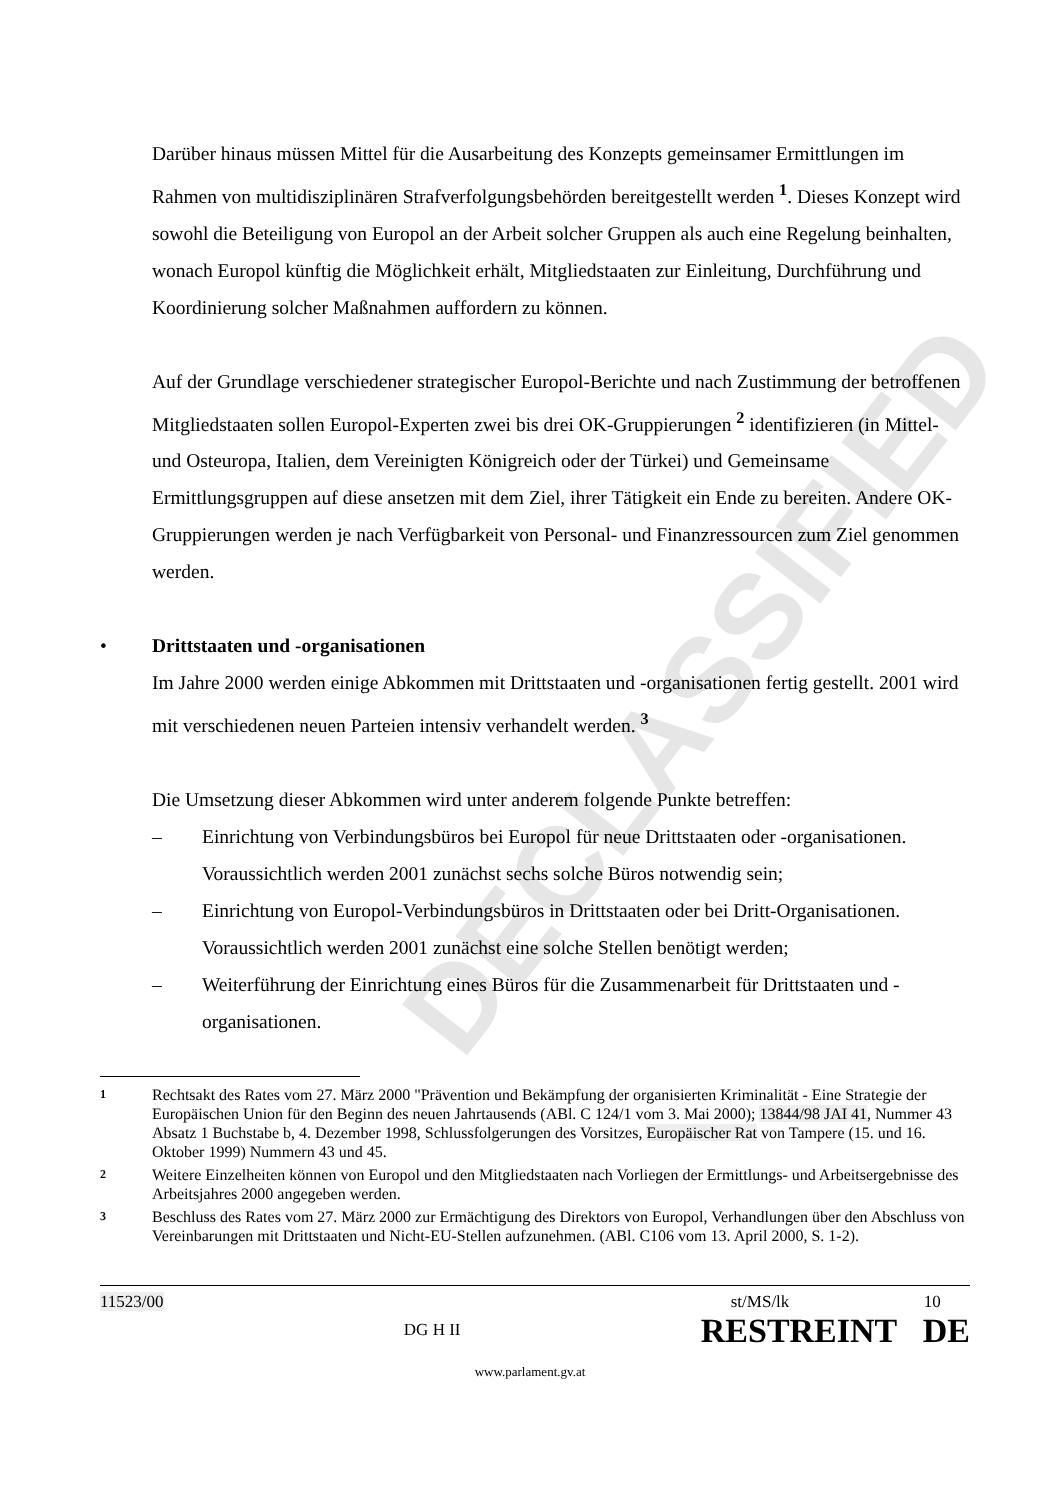DECLASSIFIED
Darüber hinaus müssen Mittel für die Ausarbeitung des Konzepts gemeinsamer Ermittlungen im Rahmen von multidisziplinären Strafverfolgungsbehörden bereitgestellt werden <sup>1</sup>. Dieses Konzept wird sowohl die Beteiligung von Europol an der Arbeit solcher Gruppen als auch eine Regelung beinhalten, wonach Europol künftig die Möglichkeit erhält, Mitgliedstaaten zur Einleitung, Durchführung und Koordinierung solcher Maßnahmen auffordern zu können.
Auf der Grundlage verschiedener strategischer Europol-Berichte und nach Zustimmung der betroffenen Mitgliedstaaten sollen Europol-Experten zwei bis drei OK-Gruppierungen <sup>2</sup> identifizieren (in Mittel- und Osteuropa, Italien, dem Vereinigten Königreich oder der Türkei) und Gemeinsame Ermittlungsgruppen auf diese ansetzen mit dem Ziel, ihrer Tätigkeit ein Ende zu bereiten. Andere OK-Gruppierungen werden je nach Verfügbarkeit von Personal- und Finanzressourcen zum Ziel genommen werden.
• Drittstaaten und -organisationen
Im Jahre 2000 werden einige Abkommen mit Drittstaaten und -organisationen fertig gestellt. 2001 wird mit verschiedenen neuen Parteien intensiv verhandelt werden. <sup>3</sup>
Die Umsetzung dieser Abkommen wird unter anderem folgende Punkte betreffen:
– Einrichtung von Verbindungsbüros bei Europol für neue Drittstaaten oder -organisationen. Voraussichtlich werden 2001 zunächst sechs solche Büros notwendig sein;
– Einrichtung von Europol-Verbindungsbüros in Drittstaaten oder bei Dritt-Organisationen. Voraussichtlich werden 2001 zunächst eine solche Stellen benötigt werden;
– Weiterführung der Einrichtung eines Büros für die Zusammenarbeit für Drittstaaten und -organisationen.
1 Rechtsakt des Rates vom 27. März 2000 "Prävention und Bekämpfung der organisierten Kriminalität - Eine Strategie der Europäischen Union für den Beginn des neuen Jahrtausends (ABl. C 124/1 vom 3. Mai 2000); 13844/98 JAI 41, Nummer 43 Absatz 1 Buchstabe b, 4. Dezember 1998, Schlussfolgerungen des Vorsitzes, Europäischer Rat von Tampere (15. und 16. Oktober 1999) Nummern 43 und 45.
2 Weitere Einzelheiten können von Europol und den Mitgliedstaaten nach Vorliegen der Ermittlungs- und Arbeitsergebnisse des Arbeitsjahres 2000 angegeben werden.
3 Beschluss des Rates vom 27. März 2000 zur Ermächtigung des Direktors von Europol, Verhandlungen über den Abschluss von Vereinbarungen mit Drittstaaten und Nicht-EU-Stellen aufzunehmen. (ABl. C106 vom 13. April 2000, S. 1-2).
11523/00
DG H II
st/MS/lk 10
RESTREINT DE
www.parlament.gv.at